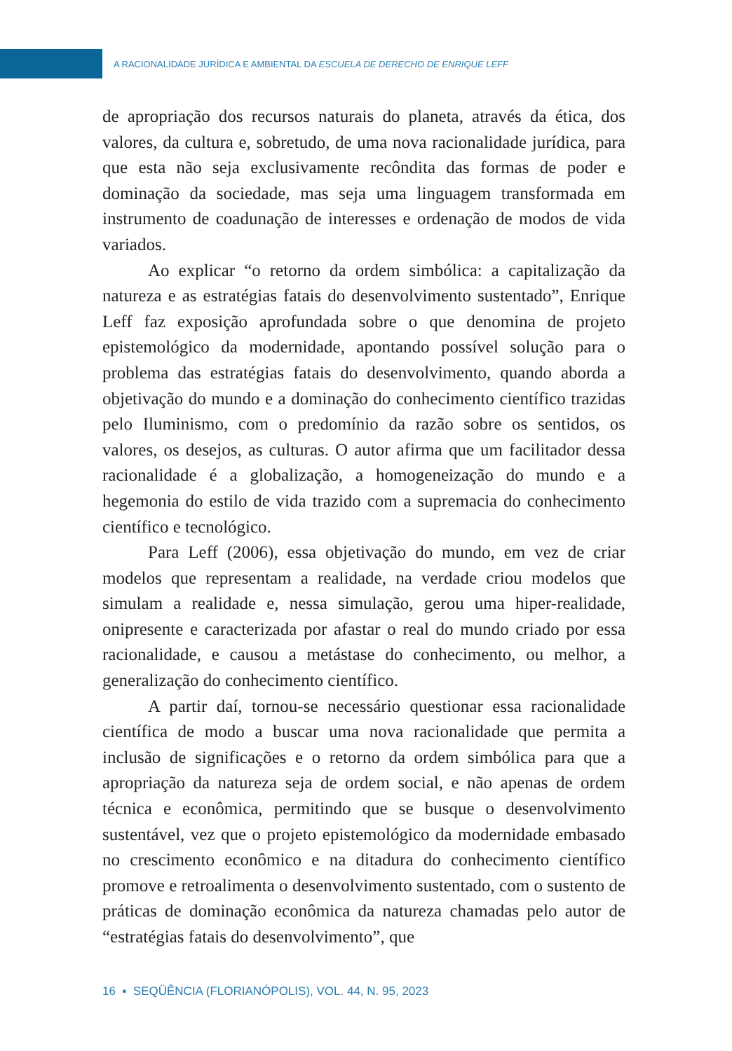A RACIONALIDADE JURÍDICA E AMBIENTAL DA ESCUELA DE DERECHO DE ENRIQUE LEFF
de apropriação dos recursos naturais do planeta, através da ética, dos valores, da cultura e, sobretudo, de uma nova racionalidade jurídica, para que esta não seja exclusivamente recôndita das formas de poder e dominação da sociedade, mas seja uma linguagem transformada em instrumento de coadunação de interesses e ordenação de modos de vida variados.
Ao explicar “o retorno da ordem simbólica: a capitalização da natureza e as estratégias fatais do desenvolvimento sustentado”, Enrique Leff faz exposição aprofundada sobre o que denomina de projeto epistemológico da modernidade, apontando possível solução para o problema das estratégias fatais do desenvolvimento, quando aborda a objetivação do mundo e a dominação do conhecimento científico trazidas pelo Iluminismo, com o predomínio da razão sobre os sentidos, os valores, os desejos, as culturas. O autor afirma que um facilitador dessa racionalidade é a globalização, a homogeneização do mundo e a hegemonia do estilo de vida trazido com a supremacia do conhecimento científico e tecnológico.
Para Leff (2006), essa objetivação do mundo, em vez de criar modelos que representam a realidade, na verdade criou modelos que simulam a realidade e, nessa simulação, gerou uma hiper-realidade, onipresente e caracterizada por afastar o real do mundo criado por essa racionalidade, e causou a metástase do conhecimento, ou melhor, a generalização do conhecimento científico.
A partir daí, tornou-se necessário questionar essa racionalidade científica de modo a buscar uma nova racionalidade que permita a inclusão de significações e o retorno da ordem simbólica para que a apropriação da natureza seja de ordem social, e não apenas de ordem técnica e econômica, permitindo que se busque o desenvolvimento sustentável, vez que o projeto epistemológico da modernidade embasado no crescimento econômico e na ditadura do conhecimento científico promove e retroalimenta o desenvolvimento sustentado, com o sustento de práticas de dominação econômica da natureza chamadas pelo autor de “estratégias fatais do desenvolvimento”, que
16 ▪ SEQÜÊNCIA (FLORIANÓPOLIS), VOL. 44, N. 95, 2023